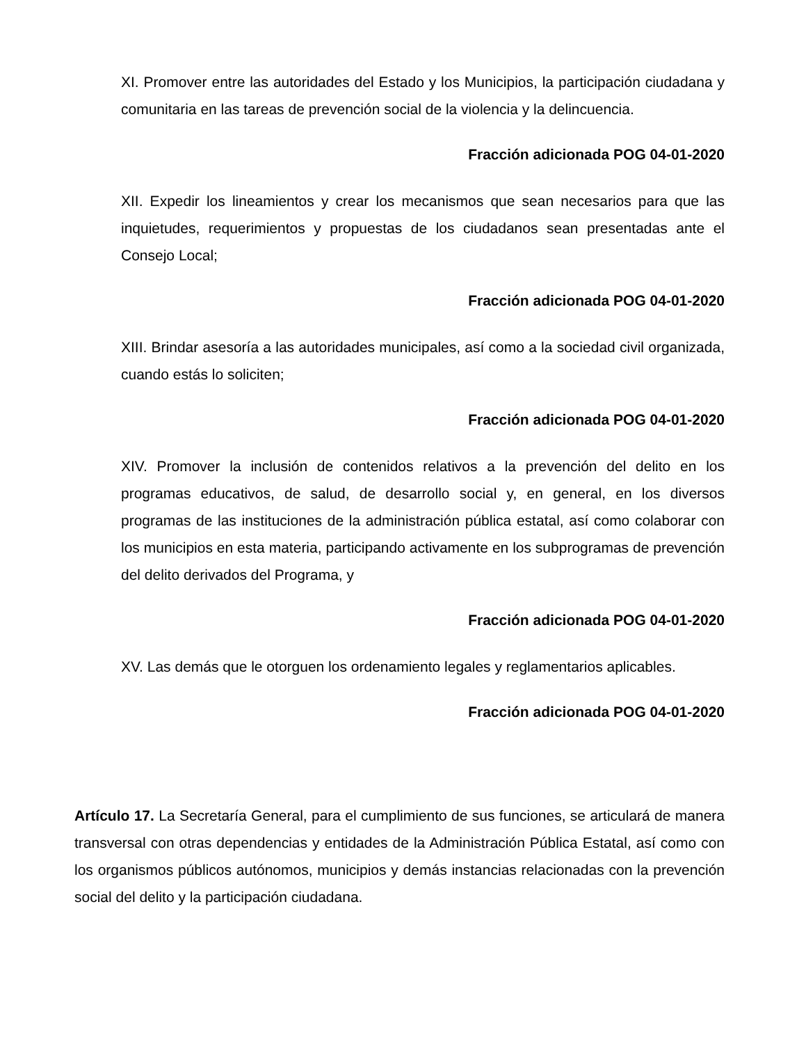XI. Promover entre las autoridades del Estado y los Municipios, la participación ciudadana y comunitaria en las tareas de prevención social de la violencia y la delincuencia.
Fracción adicionada POG 04-01-2020
XII. Expedir los lineamientos y crear los mecanismos que sean necesarios para que las inquietudes, requerimientos y propuestas de los ciudadanos sean presentadas ante el Consejo Local;
Fracción adicionada POG 04-01-2020
XIII. Brindar asesoría a las autoridades municipales, así como a la sociedad civil organizada, cuando estás lo soliciten;
Fracción adicionada POG 04-01-2020
XIV. Promover la inclusión de contenidos relativos a la prevención del delito en los programas educativos, de salud, de desarrollo social y, en general, en los diversos programas de las instituciones de la administración pública estatal, así como colaborar con los municipios en esta materia, participando activamente en los subprogramas de prevención del delito derivados del Programa, y
Fracción adicionada POG 04-01-2020
XV. Las demás que le otorguen los ordenamiento legales y reglamentarios aplicables.
Fracción adicionada POG 04-01-2020
Artículo 17. La Secretaría General, para el cumplimiento de sus funciones, se articulará de manera transversal con otras dependencias y entidades de la Administración Pública Estatal, así como con los organismos públicos autónomos, municipios y demás instancias relacionadas con la prevención social del delito y la participación ciudadana.